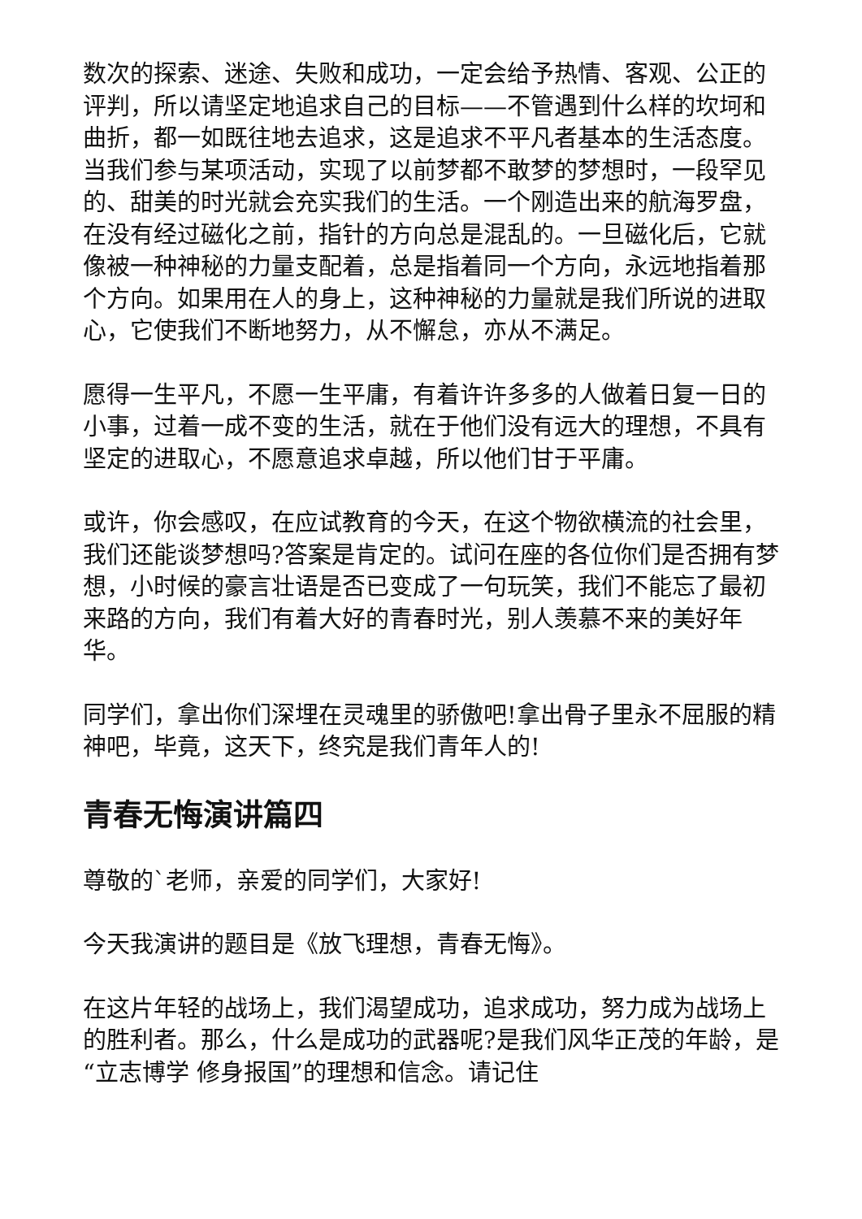数次的探索、迷途、失败和成功，一定会给予热情、客观、公正的评判，所以请坚定地追求自己的目标——不管遇到什么样的坎坷和曲折，都一如既往地去追求，这是追求不平凡者基本的生活态度。当我们参与某项活动，实现了以前梦都不敢梦的梦想时，一段罕见的、甜美的时光就会充实我们的生活。一个刚造出来的航海罗盘，在没有经过磁化之前，指针的方向总是混乱的。一旦磁化后，它就像被一种神秘的力量支配着，总是指着同一个方向，永远地指着那个方向。如果用在人的身上，这种神秘的力量就是我们所说的进取心，它使我们不断地努力，从不懈怠，亦从不满足。
愿得一生平凡，不愿一生平庸，有着许许多多的人做着日复一日的小事，过着一成不变的生活，就在于他们没有远大的理想，不具有坚定的进取心，不愿意追求卓越，所以他们甘于平庸。
或许，你会感叹，在应试教育的今天，在这个物欲横流的社会里，我们还能谈梦想吗?答案是肯定的。试问在座的各位你们是否拥有梦想，小时候的豪言壮语是否已变成了一句玩笑，我们不能忘了最初来路的方向，我们有着大好的青春时光，别人羡慕不来的美好年华。
同学们，拿出你们深埋在灵魂里的骄傲吧!拿出骨子里永不屈服的精神吧，毕竟，这天下，终究是我们青年人的!
青春无悔演讲篇四
尊敬的`老师，亲爱的同学们，大家好!
今天我演讲的题目是《放飞理想，青春无悔》。
在这片年轻的战场上，我们渴望成功，追求成功，努力成为战场上的胜利者。那么，什么是成功的武器呢?是我们风华正茂的年龄，是“立志博学 修身报国”的理想和信念。请记住